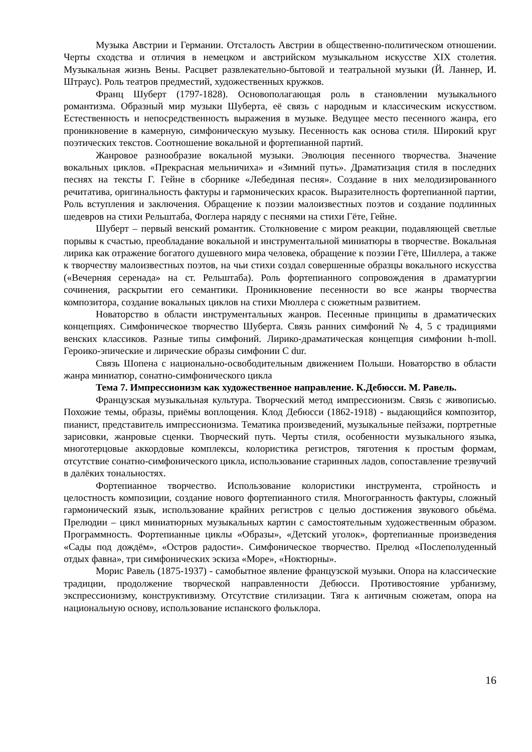Музыка Австрии и Германии. Отсталость Австрии в общественно-политическом отношении. Черты сходства и отличия в немецком и австрийском музыкальном искусстве XIX столетия. Музыкальная жизнь Вены. Расцвет развлекательно-бытовой и театральной музыки (Й. Ланнер, И. Штраус). Роль театров предместий, художественных кружков.
Франц Шуберт (1797-1828). Основополагающая роль в становлении музыкального романтизма. Образный мир музыки Шуберта, её связь с народным и классическим искусством. Естественность и непосредственность выражения в музыке. Ведущее место песенного жанра, его проникновение в камерную, симфоническую музыку. Песенность как основа стиля. Широкий круг поэтических текстов. Соотношение вокальной и фортепианной партий.
Жанровое разнообразие вокальной музыки. Эволюция песенного творчества. Значение вокальных циклов. «Прекрасная мельничиха» и «Зимний путь». Драматизация стиля в последних песнях на тексты Г. Гейне в сборнике «Лебединая песня». Создание в них мелодизированного речитатива, оригинальность фактуры и гармонических красок. Выразителность фортепианной партии, Роль вступления и заключения. Обращение к поэзии малоизвестных поэтов и создание подлинных шедевров на стихи Рельштаба, Фоглера наряду с песнями на стихи Гёте, Гейне.
Шуберт – первый венский романтик. Столкновение с миром реакции, подавляющей светлые порывы к счастью, преобладание вокальной и инструментальной миниатюры в творчестве. Вокальная лирика как отражение богатого душевного мира человека, обращение к поэзии Гёте, Шиллера, а также к творчеству малоизвестных поэтов, на чьи стихи создал совершенные образцы вокального искусства («Вечерняя серенада» на ст. Рельштаба). Роль фортепианного сопровождения в драматургии сочинения, раскрытии его семантики. Проникновение песенности во все жанры творчества композитора, создание вокальных циклов на стихи Мюллера с сюжетным развитием.
Новаторство в области инструментальных жанров. Песенные принципы в драматических концепциях. Симфоническое творчество Шуберта. Связь ранних симфоний № 4, 5 с традициями венских классиков. Разные типы симфоний. Лирико-драматическая концепция симфонии h-moll. Героико-эпические и лирические образы симфонии C dur.
Связь Шопена с национально-освободительным движением Польши. Новаторство в области жанра миниатюр, сонатно-симфонического цикла
Тема 7. Импрессионизм как художественное направление. К.Дебюсси. М. Равель.
Французская музыкальная культура. Творческий метод импрессионизм. Связь с живописью. Похожие темы, образы, приёмы воплощения. Клод Дебюсси (1862-1918) - выдающийся композитор, пианист, представитель импрессионизма. Тематика произведений, музыкальные пейзажи, портретные зарисовки, жанровые сценки. Творческий путь. Черты стиля, особенности музыкального языка, многотерцовые аккордовые комплексы, колористика регистров, тяготения к простым формам, отсутствие сонатно-симфонического цикла, использование старинных ладов, сопоставление трезвучий в далёких тональностях.
Фортепианное творчество. Использование колористики инструмента, стройность и целостность композиции, создание нового фортепианного стиля. Многогранность фактуры, сложный гармонический язык, использование крайних регистров с целью достижения звукового обьёма. Прелюдии – цикл миниатюрных музыкальных картин с самостоятельным художественным образом. Программность. Фортепианные циклы «Образы», «Детский уголок», фортепианные произведения «Сады под дождём», «Остров радости». Симфоническое творчество. Прелюд «Послеполуденный отдых фавна», три симфонических эскиза «Море», «Ноктюрны».
Морис Равель (1875-1937) - самобытное явление французской музыки. Опора на классические традиции, продолжение творческой направленности Дебюсси. Противостояние урбанизму, экспрессионизму, конструктивизму. Отсутствие стилизации. Тяга к античным сюжетам, опора на национальную основу, использование испанского фольклора.
16